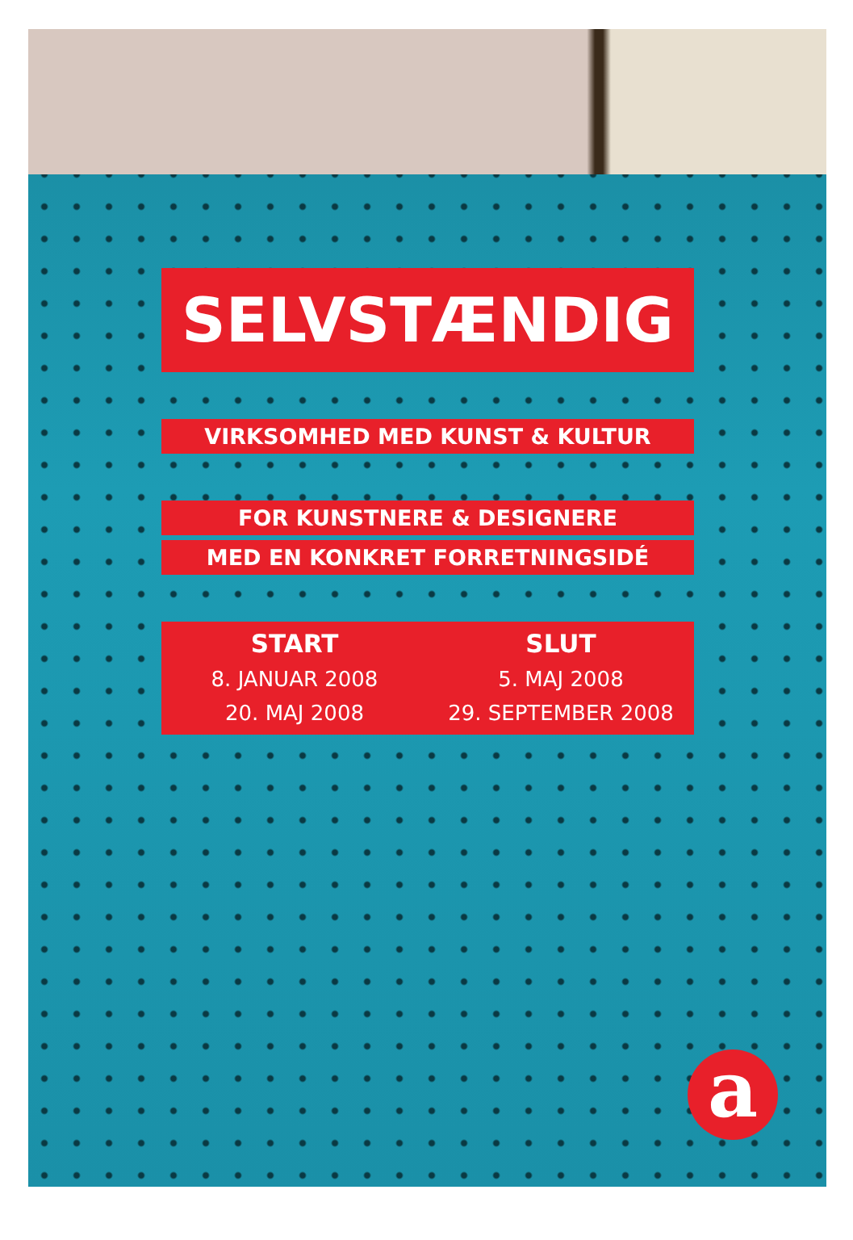SELVSTÆNDIG
VIRKSOMHED MED KUNST & KULTUR
FOR KUNSTNERE & DESIGNERE
MED EN KONKRET FORRETNINGSIDÉ
START
8. JANUAR 2008
20. MAJ 2008
SLUT
5. MAJ 2008
29. SEPTEMBER 2008
a